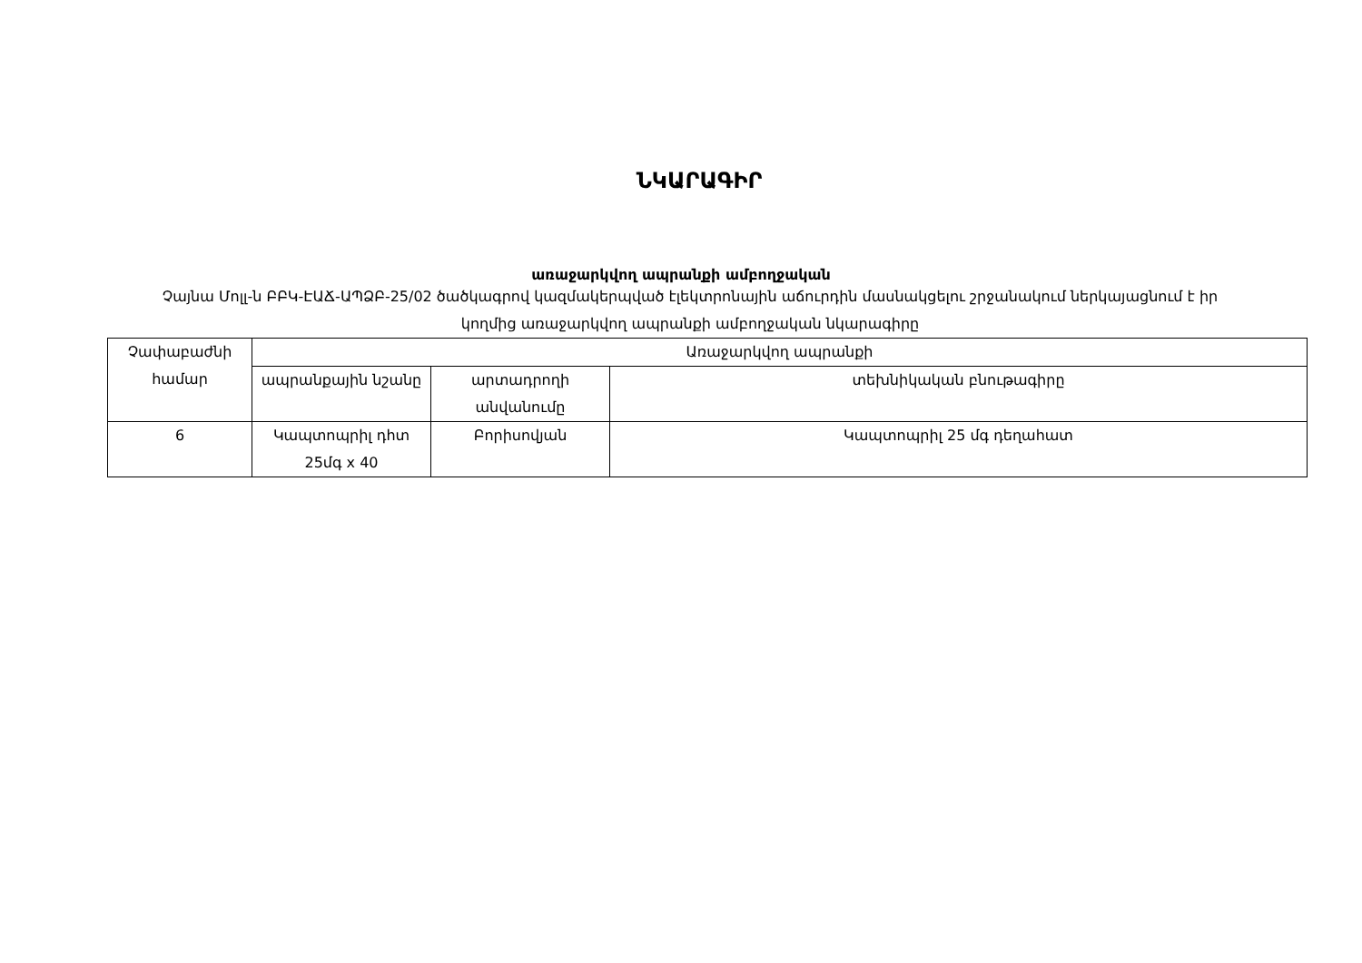ՆԿԱՐԱԳԻՐ
առաջարկվող ապրանքի ամբողջական
Չայնա Մոլլ-ն ԲԲԿ-ԷԱՃ-ԱՊՁԲ-25/02 ծածկագրով կազմակերպված էլեկտրոնային աճուրդին մասնակցելու շրջանակում ներկայացնում է իր կողմից առաջարկվող ապրանքի ամբողջական նկարագիրը
| Չափաբաժնի համար | Առաջարկվող ապրանքի | | |
| --- | --- | --- | --- |
| | ապրանքային նշանը | արտադրողի անվանումը | տեխնիկական բնութագիրը |
| 6 | Կապտոպրիլ դհտ 25մգ x 40 | Բորիսովյան | Կապտոպրիլ 25 մգ դեղահատ |